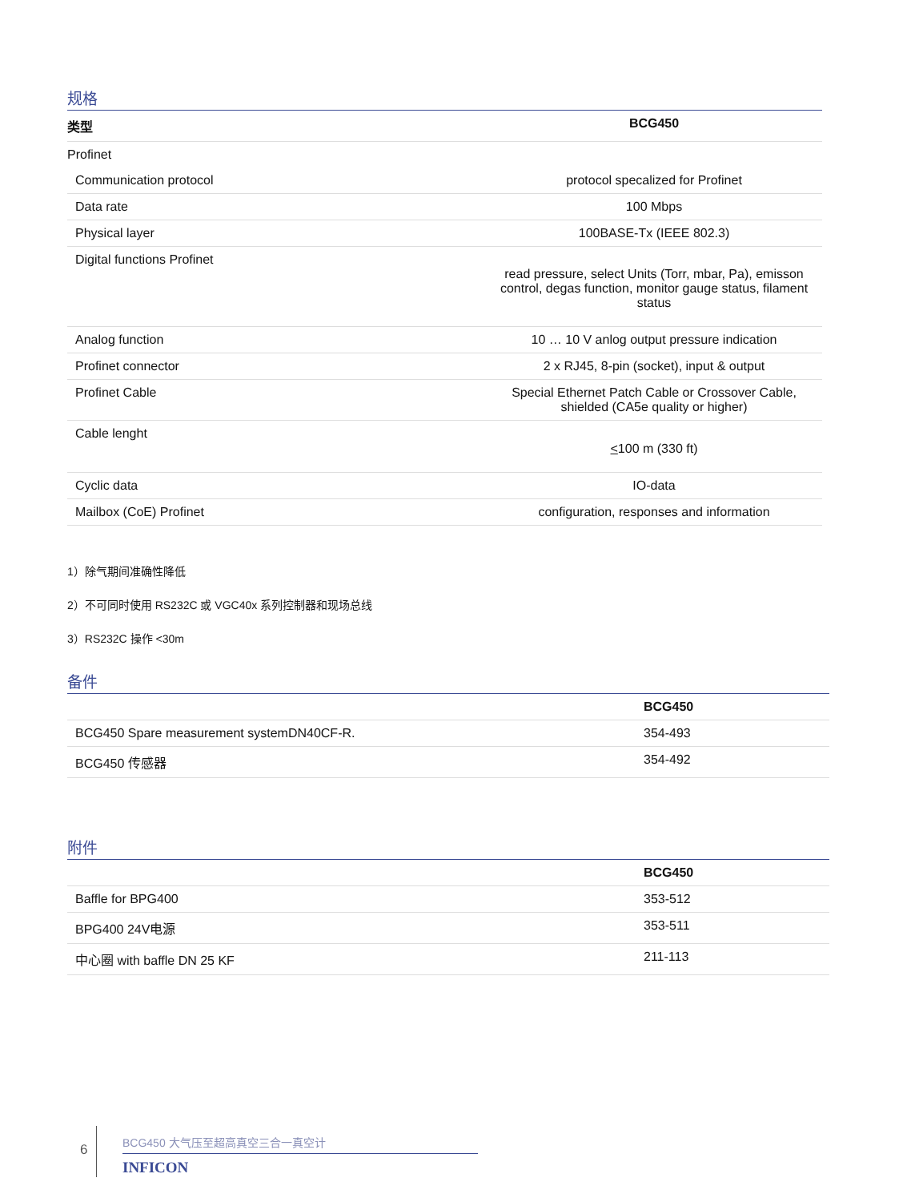规格
| 类型 | BCG450 |
| --- | --- |
| Profinet | |
| Communication protocol | protocol specalized for Profinet |
| Data rate | 100 Mbps |
| Physical layer | 100BASE-Tx (IEEE 802.3) |
| Digital functions Profinet | read pressure, select Units (Torr, mbar, Pa), emisson control, degas function, monitor gauge status, filament status |
| Analog function | 10 … 10 V anlog output pressure indication |
| Profinet connector | 2 x RJ45, 8-pin (socket), input & output |
| Profinet Cable | Special Ethernet Patch Cable or Crossover Cable, shielded (CA5e quality or higher) |
| Cable lenght | < 100 m (330 ft) |
| Cyclic data | IO-data |
| Mailbox (CoE) Profinet | configuration, responses and information |
1）除气期间准确性降低
2）不可同时使用 RS232C 或 VGC40x 系列控制器和现场总线
3）RS232C 操作 <30m
备件
| | BCG450 |
| --- | --- |
| BCG450 Spare measurement systemDN40CF-R. | 354-493 |
| BCG450 传感器 | 354-492 |
附件
| | BCG450 |
| --- | --- |
| Baffle for BPG400 | 353-512 |
| BPG400 24V电源 | 353-511 |
| 中心圈 with baffle DN 25 KF | 211-113 |
6
BCG450 大气压至超高真空三合一真空计
INFICON